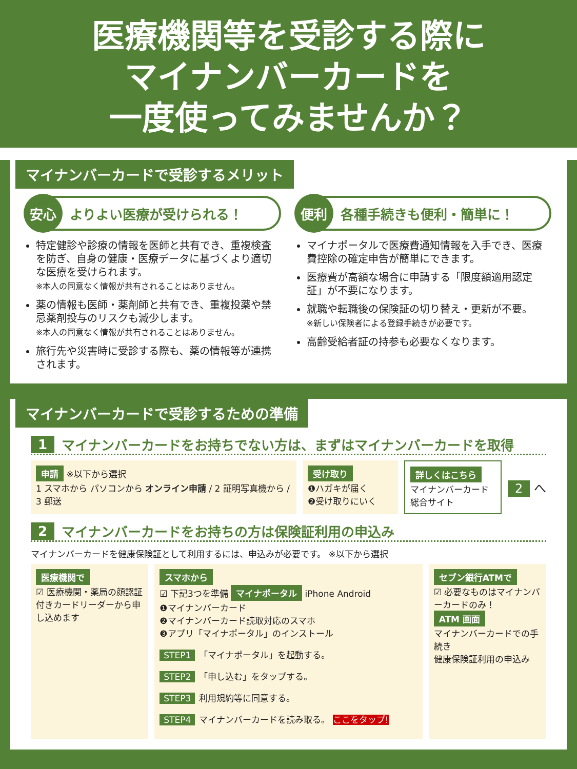医療機関等を受診する際に
マイナンバーカードを
一度使ってみませんか？
マイナンバーカードで受診するメリット
安心 よりよい医療が受けられる！
特定健診や診療の情報を医師と共有でき、重複検査を防ぎ、自身の健康・医療データに基づくより適切な医療を受けられます。
※本人の同意なく情報が共有されることはありません。
薬の情報も医師・薬剤師と共有でき、重複投薬や禁忌薬剤投与のリスクも減少します。
※本人の同意なく情報が共有されることはありません。
旅行先や災害時に受診する際も、薬の情報等が連携されます。
便利 各種手続きも便利・簡単に！
マイナポータルで医療費通知情報を入手でき、医療費控除の確定申告が簡単にできます。
医療費が高額な場合に申請する「限度額適用認定証」が不要になります。
就職や転職後の保険証の切り替え・更新が不要。
※新しい保険者による登録手続きが必要です。
高齢受給者証の持参も必要なくなります。
マイナンバーカードで受診するための準備
1 マイナンバーカードをお持ちでない方は、まずはマイナンバーカードを取得
申請 ※以下から選択
1 スマホから パソコンから オンライン申請 / 2 証明写真機から / 3 郵送
受け取り
❶ハガキが届く
❷受け取りにいく
詳しくはこちら
マイナンバーカード
総合サイト
2 へ
2 マイナンバーカードをお持ちの方は保険証利用の申込み
マイナンバーカードを健康保険証として利用するには、申込みが必要です。 ※以下から選択
医療機関で
☑ 医療機関・薬局の顔認証付きカードリーダーから申し込めます
スマホから
☑ 下記3つを準備 マイナポータル iPhone Android
❶マイナンバーカード
❷マイナンバーカード読取対応のスマホ
❸アプリ「マイナポータル」のインストール
STEP1 「マイナポータル」を起動する。
STEP2 「申し込む」をタップする。
STEP3 利用規約等に同意する。
STEP4 マイナンバーカードを読み取る。 ここをタップ!
セブン銀行ATMで
☑ 必要なものはマイナンバーカードのみ！
ATM 画面
マイナンバーカードでの手続き
健康保険証利用の申込み